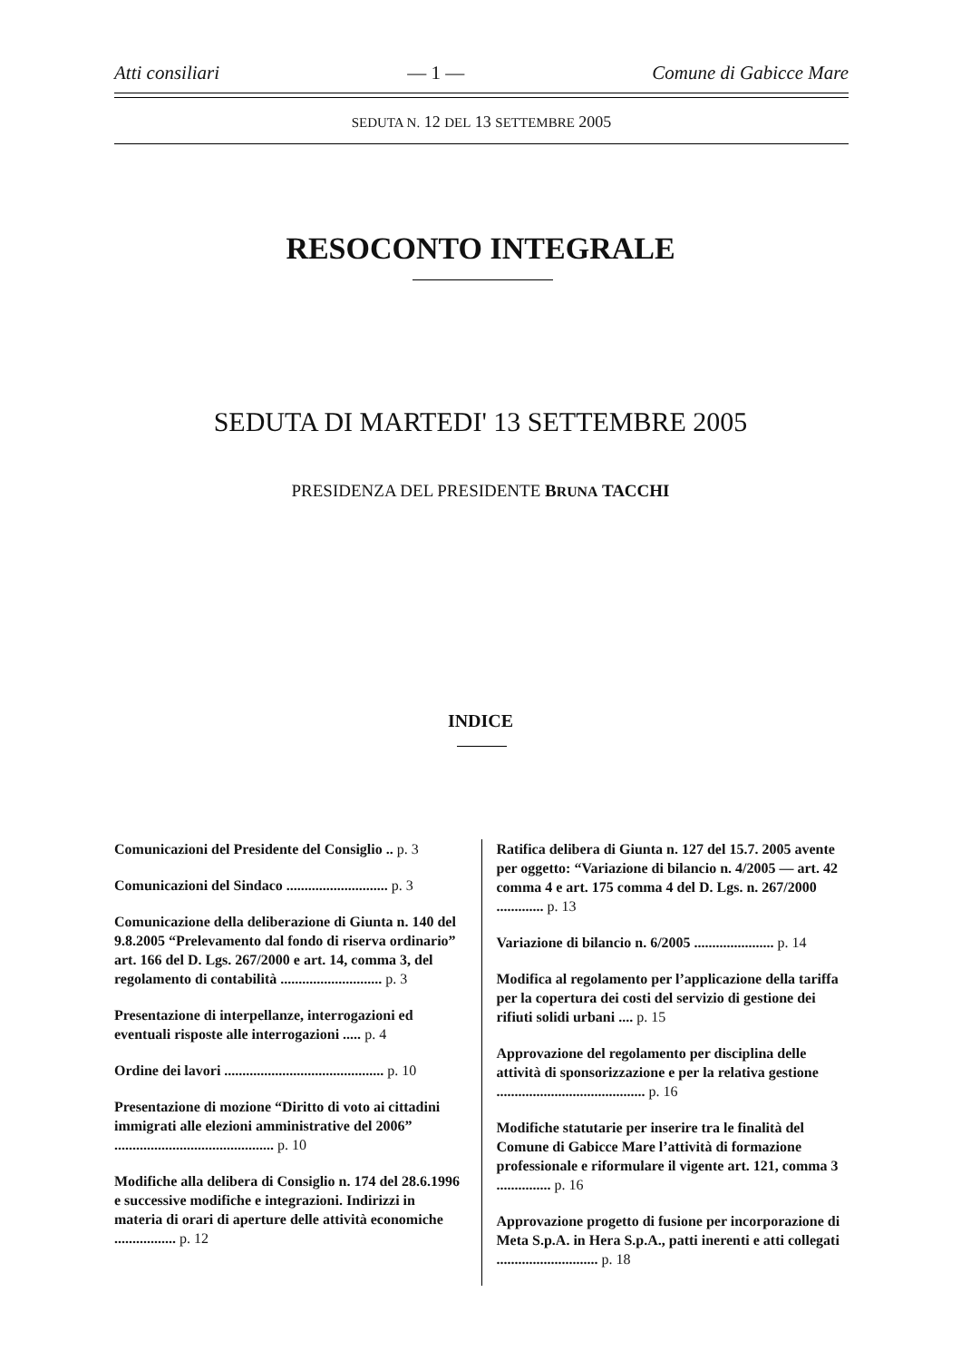Atti consiliari — 1 — Comune di Gabicce Mare
SEDUTA N. 12 DEL 13 SETTEMBRE 2005
RESOCONTO INTEGRALE
SEDUTA DI MARTEDI' 13 SETTEMBRE 2005
PRESIDENZA DEL PRESIDENTE BRUNA TACCHI
INDICE
Comunicazioni del Presidente del Consiglio .. p. 3
Comunicazioni del Sindaco ............................ p. 3
Comunicazione della deliberazione di Giunta n. 140 del 9.8.2005 “Prelevamento dal fondo di riserva ordinario” art. 166 del D. Lgs. 267/2000 e art. 14, comma 3, del regolamento di contabilità ............................ p. 3
Presentazione di interpellanze, interrogazioni ed eventuali risposte alle interrogazioni ..... p. 4
Ordine dei lavori ............................................ p. 10
Presentazione di mozione “Diritto di voto ai cittadini immigrati alle elezioni amministrative del 2006” ............................................ p. 10
Modifiche alla delibera di Consiglio n. 174 del 28.6.1996 e successive modifiche e integrazioni. Indirizzi in materia di orari di aperture delle attività economiche ................. p. 12
Ratifica delibera di Giunta n. 127 del 15.7. 2005 avente per oggetto: “Variazione di bilancio n. 4/2005 — art. 42 comma 4 e art. 175 comma 4 del D. Lgs. n. 267/2000 ............. p. 13
Variazione di bilancio n. 6/2005 ...................... p. 14
Modifica al regolamento per l’applicazione della tariffa per la copertura dei costi del servizio di gestione dei rifiuti solidi urbani .... p. 15
Approvazione del regolamento per disciplina delle attività di sponsorizzazione e per la relativa gestione ......................................... p. 16
Modifiche statutarie per inserire tra le finalità del Comune di Gabicce Mare l’attività di formazione professionale e riformulare il vigente art. 121, comma 3 ............... p. 16
Approvazione progetto di fusione per incorporazione di Meta S.p.A. in Hera S.p.A., patti inerenti e atti collegati ............................ p. 18